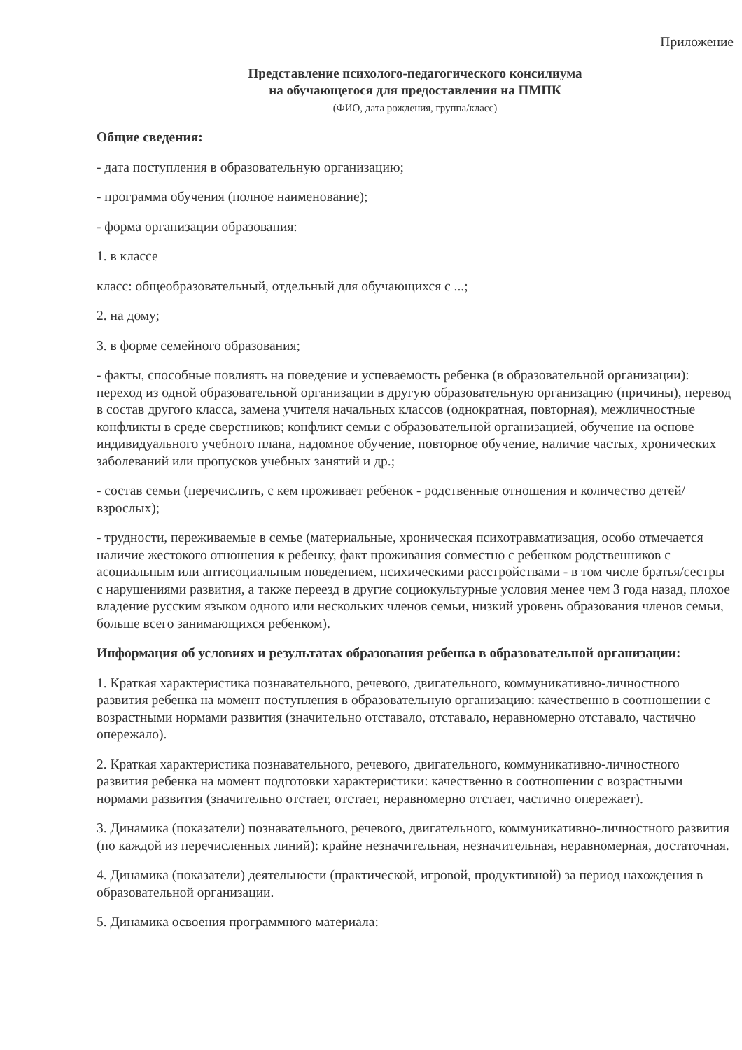Приложение
Представление психолого-педагогического консилиума
на обучающегося для предоставления на ПМПК
(ФИО, дата рождения, группа/класс)
Общие сведения:
- дата поступления в образовательную организацию;
- программа обучения (полное наименование);
- форма организации образования:
1. в классе
класс: общеобразовательный, отдельный для обучающихся с ...;
2. на дому;
3. в форме семейного образования;
- факты, способные повлиять на поведение и успеваемость ребенка (в образовательной организации): переход из одной образовательной организации в другую образовательную организацию (причины), перевод в состав другого класса, замена учителя начальных классов (однократная, повторная), межличностные конфликты в среде сверстников; конфликт семьи с образовательной организацией, обучение на основе индивидуального учебного плана, надомное обучение, повторное обучение, наличие частых, хронических заболеваний или пропусков учебных занятий и др.;
- состав семьи (перечислить, с кем проживает ребенок - родственные отношения и количество детей/взрослых);
- трудности, переживаемые в семье (материальные, хроническая психотравматизация, особо отмечается наличие жестокого отношения к ребенку, факт проживания совместно с ребенком родственников с асоциальным или антисоциальным поведением, психическими расстройствами - в том числе братья/сестры с нарушениями развития, а также переезд в другие социокультурные условия менее чем 3 года назад, плохое владение русским языком одного или нескольких членов семьи, низкий уровень образования членов семьи, больше всего занимающихся ребенком).
Информация об условиях и результатах образования ребенка в образовательной организации:
1. Краткая характеристика познавательного, речевого, двигательного, коммуникативно-личностного развития ребенка на момент поступления в образовательную организацию: качественно в соотношении с возрастными нормами развития (значительно отставало, отставало, неравномерно отставало, частично опережало).
2. Краткая характеристика познавательного, речевого, двигательного, коммуникативно-личностного развития ребенка на момент подготовки характеристики: качественно в соотношении с возрастными нормами развития (значительно отстает, отстает, неравномерно отстает, частично опережает).
3. Динамика (показатели) познавательного, речевого, двигательного, коммуникативно-личностного развития (по каждой из перечисленных линий): крайне незначительная, незначительная, неравномерная, достаточная.
4. Динамика (показатели) деятельности (практической, игровой, продуктивной) за период нахождения в образовательной организации.
5. Динамика освоения программного материала: